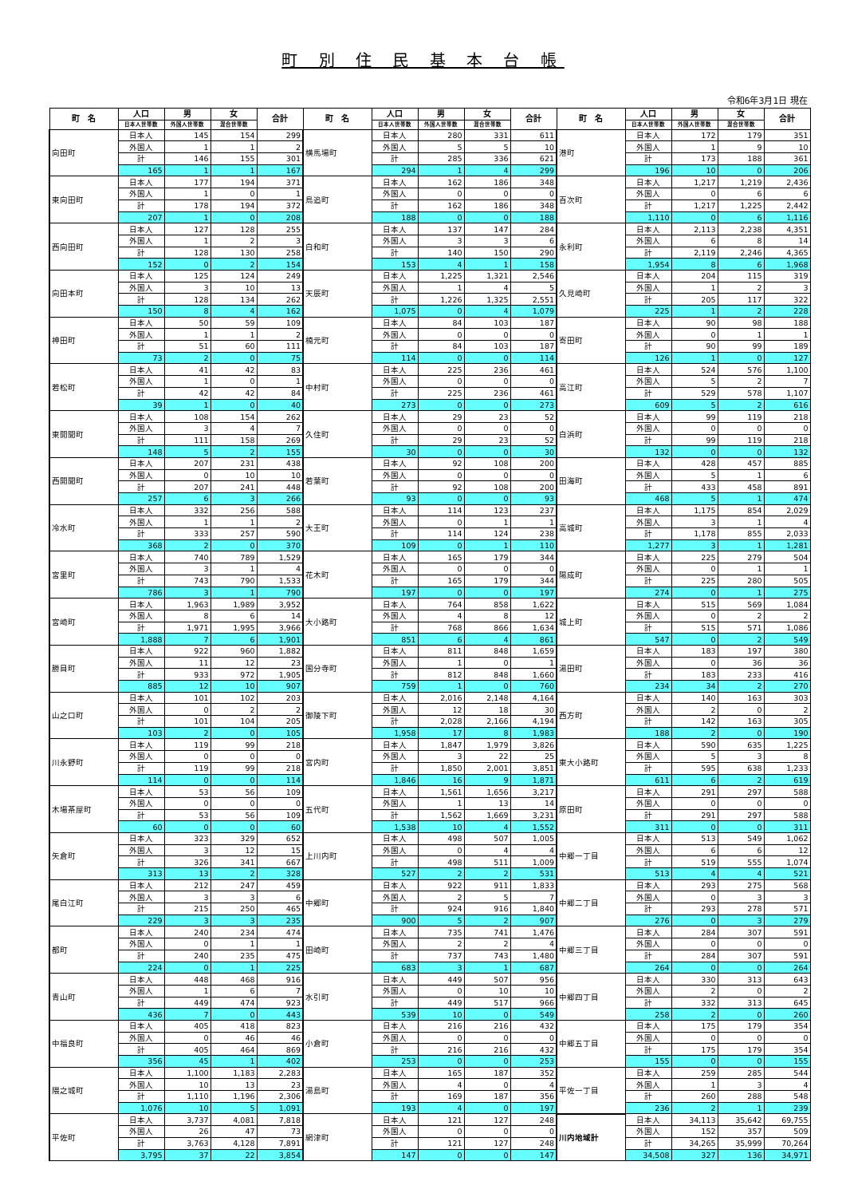町 別 住 民 基 本 台 帳
令和6年3月1日 現在
| 町 名 | 人口 | 男 | 女 | 合計 | 町 名 | 人口 | 男 | 女 | 合計 | 町 名 | 人口 | 男 | 女 | 合計 |
| --- | --- | --- | --- | --- | --- | --- | --- | --- | --- | --- | --- | --- | --- | --- |
| | 日本人世帯数 | 外国人世帯数 | 混合世帯数 | | | 日本人世帯数 | 外国人世帯数 | 混合世帯数 | | | 日本人世帯数 | 外国人世帯数 | 混合世帯数 | |
| 向田町 | 日本人 | 145 | 154 | 299 | 横馬場町 | 日本人 | 280 | 331 | 611 | 港町 | 日本人 | 172 | 179 | 351 |
| | 外国人 | 1 | 1 | 2 | | 外国人 | 5 | 5 | 10 | | 外国人 | 1 | 9 | 10 |
| | 計 | 146 | 155 | 301 | | 計 | 285 | 336 | 621 | | 計 | 173 | 188 | 361 |
| | 165 | 1 | 1 | 167 | | 294 | 1 | 4 | 299 | | 196 | 10 | 0 | 206 |
| 東向田町 | 日本人 | 177 | 194 | 371 | 鳥追町 | 日本人 | 162 | 186 | 348 | 百次町 | 日本人 | 1,217 | 1,219 | 2,436 |
| | 外国人 | 1 | 0 | 1 | | 外国人 | 0 | 0 | 0 | | 外国人 | 0 | 6 | 6 |
| | 計 | 178 | 194 | 372 | | 計 | 162 | 186 | 348 | | 計 | 1,217 | 1,225 | 2,442 |
| | 207 | 1 | 0 | 208 | | 188 | 0 | 0 | 188 | | 1,110 | 0 | 6 | 1,116 |
| 西向田町 | 日本人 | 127 | 128 | 255 | 白和町 | 日本人 | 137 | 147 | 284 | 永利町 | 日本人 | 2,113 | 2,238 | 4,351 |
| | 外国人 | 1 | 2 | 3 | | 外国人 | 3 | 3 | 6 | | 外国人 | 6 | 8 | 14 |
| | 計 | 128 | 130 | 258 | | 計 | 140 | 150 | 290 | | 計 | 2,119 | 2,246 | 4,365 |
| | 152 | 0 | 2 | 154 | | 153 | 4 | 1 | 158 | | 1,954 | 8 | 6 | 1,968 |
| 向田本町 | 日本人 | 125 | 124 | 249 | 天辰町 | 日本人 | 1,225 | 1,321 | 2,546 | 久見崎町 | 日本人 | 204 | 115 | 319 |
| | 外国人 | 3 | 10 | 13 | | 外国人 | 1 | 4 | 5 | | 外国人 | 1 | 2 | 3 |
| | 計 | 128 | 134 | 262 | | 計 | 1,226 | 1,325 | 2,551 | | 計 | 205 | 117 | 322 |
| | 150 | 8 | 4 | 162 | | 1,075 | 0 | 4 | 1,079 | | 225 | 1 | 2 | 228 |
| 神田町 | 日本人 | 50 | 59 | 109 | 楠元町 | 日本人 | 84 | 103 | 187 | 寄田町 | 日本人 | 90 | 98 | 188 |
| | 外国人 | 1 | 1 | 2 | | 外国人 | 0 | 0 | 0 | | 外国人 | 0 | 1 | 1 |
| | 計 | 51 | 60 | 111 | | 計 | 84 | 103 | 187 | | 計 | 90 | 99 | 189 |
| | 73 | 2 | 0 | 75 | | 114 | 0 | 0 | 114 | | 126 | 1 | 0 | 127 |
| 若松町 | 日本人 | 41 | 42 | 83 | 中村町 | 日本人 | 225 | 236 | 461 | 高江町 | 日本人 | 524 | 576 | 1,100 |
| | 外国人 | 1 | 0 | 1 | | 外国人 | 0 | 0 | 0 | | 外国人 | 5 | 2 | 7 |
| | 計 | 42 | 42 | 84 | | 計 | 225 | 236 | 461 | | 計 | 529 | 578 | 1,107 |
| | 39 | 1 | 0 | 40 | | 273 | 0 | 0 | 273 | | 609 | 5 | 2 | 616 |
| 東開聞町 | 日本人 | 108 | 154 | 262 | 久住町 | 日本人 | 29 | 23 | 52 | 白浜町 | 日本人 | 99 | 119 | 218 |
| | 外国人 | 3 | 4 | 7 | | 外国人 | 0 | 0 | 0 | | 外国人 | 0 | 0 | 0 |
| | 計 | 111 | 158 | 269 | | 計 | 29 | 23 | 52 | | 計 | 99 | 119 | 218 |
| | 148 | 5 | 2 | 155 | | 30 | 0 | 0 | 30 | | 132 | 0 | 0 | 132 |
| 西開聞町 | 日本人 | 207 | 231 | 438 | 若葉町 | 日本人 | 92 | 108 | 200 | 田海町 | 日本人 | 428 | 457 | 885 |
| | 外国人 | 0 | 10 | 10 | | 外国人 | 0 | 0 | 0 | | 外国人 | 5 | 1 | 6 |
| | 計 | 207 | 241 | 448 | | 計 | 92 | 108 | 200 | | 計 | 433 | 458 | 891 |
| | 257 | 6 | 3 | 266 | | 93 | 0 | 0 | 93 | | 468 | 5 | 1 | 474 |
| 冷水町 | 日本人 | 332 | 256 | 588 | 大王町 | 日本人 | 114 | 123 | 237 | 高城町 | 日本人 | 1,175 | 854 | 2,029 |
| | 外国人 | 1 | 1 | 2 | | 外国人 | 0 | 1 | 1 | | 外国人 | 3 | 1 | 4 |
| | 計 | 333 | 257 | 590 | | 計 | 114 | 124 | 238 | | 計 | 1,178 | 855 | 2,033 |
| | 368 | 2 | 0 | 370 | | 109 | 0 | 1 | 110 | | 1,277 | 3 | 1 | 1,281 |
| 宮里町 | 日本人 | 740 | 789 | 1,529 | 花木町 | 日本人 | 165 | 179 | 344 | 陽成町 | 日本人 | 225 | 279 | 504 |
| | 外国人 | 3 | 1 | 4 | | 外国人 | 0 | 0 | 0 | | 外国人 | 0 | 1 | 1 |
| | 計 | 743 | 790 | 1,533 | | 計 | 165 | 179 | 344 | | 計 | 225 | 280 | 505 |
| | 786 | 3 | 1 | 790 | | 197 | 0 | 0 | 197 | | 274 | 0 | 1 | 275 |
| 宮崎町 | 日本人 | 1,963 | 1,989 | 3,952 | 大小路町 | 日本人 | 764 | 858 | 1,622 | 城上町 | 日本人 | 515 | 569 | 1,084 |
| | 外国人 | 8 | 6 | 14 | | 外国人 | 4 | 8 | 12 | | 外国人 | 0 | 2 | 2 |
| | 計 | 1,971 | 1,995 | 3,966 | | 計 | 768 | 866 | 1,634 | | 計 | 515 | 571 | 1,086 |
| | 1,888 | 7 | 6 | 1,901 | | 851 | 6 | 4 | 861 | | 547 | 0 | 2 | 549 |
| 勝目町 | 日本人 | 922 | 960 | 1,882 | 国分寺町 | 日本人 | 811 | 848 | 1,659 | 湯田町 | 日本人 | 183 | 197 | 380 |
| | 外国人 | 11 | 12 | 23 | | 外国人 | 1 | 0 | 1 | | 外国人 | 0 | 36 | 36 |
| | 計 | 933 | 972 | 1,905 | | 計 | 812 | 848 | 1,660 | | 計 | 183 | 233 | 416 |
| | 885 | 12 | 10 | 907 | | 759 | 1 | 0 | 760 | | 234 | 34 | 2 | 270 |
| 山之口町 | 日本人 | 101 | 102 | 203 | 御陵下町 | 日本人 | 2,016 | 2,148 | 4,164 | 西方町 | 日本人 | 140 | 163 | 303 |
| | 外国人 | 0 | 2 | 2 | | 外国人 | 12 | 18 | 30 | | 外国人 | 2 | 0 | 2 |
| | 計 | 101 | 104 | 205 | | 計 | 2,028 | 2,166 | 4,194 | | 計 | 142 | 163 | 305 |
| | 103 | 2 | 0 | 105 | | 1,958 | 17 | 8 | 1,983 | | 188 | 2 | 0 | 190 |
| 川永野町 | 日本人 | 119 | 99 | 218 | 宮内町 | 日本人 | 1,847 | 1,979 | 3,826 | 東大小路町 | 日本人 | 590 | 635 | 1,225 |
| | 外国人 | 0 | 0 | 0 | | 外国人 | 3 | 22 | 25 | | 外国人 | 5 | 3 | 8 |
| | 計 | 119 | 99 | 218 | | 計 | 1,850 | 2,001 | 3,851 | | 計 | 595 | 638 | 1,233 |
| | 114 | 0 | 0 | 114 | | 1,846 | 16 | 9 | 1,871 | | 611 | 6 | 2 | 619 |
| 木場茶屋町 | 日本人 | 53 | 56 | 109 | 五代町 | 日本人 | 1,561 | 1,656 | 3,217 | 原田町 | 日本人 | 291 | 297 | 588 |
| | 外国人 | 0 | 0 | 0 | | 外国人 | 1 | 13 | 14 | | 外国人 | 0 | 0 | 0 |
| | 計 | 53 | 56 | 109 | | 計 | 1,562 | 1,669 | 3,231 | | 計 | 291 | 297 | 588 |
| | 60 | 0 | 0 | 60 | | 1,538 | 10 | 4 | 1,552 | | 311 | 0 | 0 | 311 |
| 矢倉町 | 日本人 | 323 | 329 | 652 | 上川内町 | 日本人 | 498 | 507 | 1,005 | 中郷一丁目 | 日本人 | 513 | 549 | 1,062 |
| | 外国人 | 3 | 12 | 15 | | 外国人 | 0 | 4 | 4 | | 外国人 | 6 | 6 | 12 |
| | 計 | 326 | 341 | 667 | | 計 | 498 | 511 | 1,009 | | 計 | 519 | 555 | 1,074 |
| | 313 | 13 | 2 | 328 | | 527 | 2 | 2 | 531 | | 513 | 4 | 4 | 521 |
| 尾白江町 | 日本人 | 212 | 247 | 459 | 中郷町 | 日本人 | 922 | 911 | 1,833 | 中郷二丁目 | 日本人 | 293 | 275 | 568 |
| | 外国人 | 3 | 3 | 6 | | 外国人 | 2 | 5 | 7 | | 外国人 | 0 | 3 | 3 |
| | 計 | 215 | 250 | 465 | | 計 | 924 | 916 | 1,840 | | 計 | 293 | 278 | 571 |
| | 229 | 3 | 3 | 235 | | 900 | 5 | 2 | 907 | | 276 | 0 | 3 | 279 |
| 都町 | 日本人 | 240 | 234 | 474 | 田崎町 | 日本人 | 735 | 741 | 1,476 | 中郷三丁目 | 日本人 | 284 | 307 | 591 |
| | 外国人 | 0 | 1 | 1 | | 外国人 | 2 | 2 | 4 | | 外国人 | 0 | 0 | 0 |
| | 計 | 240 | 235 | 475 | | 計 | 737 | 743 | 1,480 | | 計 | 284 | 307 | 591 |
| | 224 | 0 | 1 | 225 | | 683 | 3 | 1 | 687 | | 264 | 0 | 0 | 264 |
| 青山町 | 日本人 | 448 | 468 | 916 | 水引町 | 日本人 | 449 | 507 | 956 | 中郷四丁目 | 日本人 | 330 | 313 | 643 |
| | 外国人 | 1 | 6 | 7 | | 外国人 | 0 | 10 | 10 | | 外国人 | 2 | 0 | 2 |
| | 計 | 449 | 474 | 923 | | 計 | 449 | 517 | 966 | | 計 | 332 | 313 | 645 |
| | 436 | 7 | 0 | 443 | | 539 | 10 | 0 | 549 | | 258 | 2 | 0 | 260 |
| 中福良町 | 日本人 | 405 | 418 | 823 | 小倉町 | 日本人 | 216 | 216 | 432 | 中郷五丁目 | 日本人 | 175 | 179 | 354 |
| | 外国人 | 0 | 46 | 46 | | 外国人 | 0 | 0 | 0 | | 外国人 | 0 | 0 | 0 |
| | 計 | 405 | 464 | 869 | | 計 | 216 | 216 | 432 | | 計 | 175 | 179 | 354 |
| | 356 | 45 | 1 | 402 | | 253 | 0 | 0 | 253 | | 155 | 0 | 0 | 155 |
| 隈之城町 | 日本人 | 1,100 | 1,183 | 2,283 | 湯島町 | 日本人 | 165 | 187 | 352 | 平佐一丁目 | 日本人 | 259 | 285 | 544 |
| | 外国人 | 10 | 13 | 23 | | 外国人 | 4 | 0 | 4 | | 外国人 | 1 | 3 | 4 |
| | 計 | 1,110 | 1,196 | 2,306 | | 計 | 169 | 187 | 356 | | 計 | 260 | 288 | 548 |
| | 1,076 | 10 | 5 | 1,091 | | 193 | 4 | 0 | 197 | | 236 | 2 | 1 | 239 |
| 平佐町 | 日本人 | 3,737 | 4,081 | 7,818 | 網津町 | 日本人 | 121 | 127 | 248 | 川内地域計 | 日本人 | 34,113 | 35,642 | 69,755 |
| | 外国人 | 26 | 47 | 73 | | 外国人 | 0 | 0 | 0 | | 外国人 | 152 | 357 | 509 |
| | 計 | 3,763 | 4,128 | 7,891 | | 計 | 121 | 127 | 248 | | 計 | 34,265 | 35,999 | 70,264 |
| | 3,795 | 37 | 22 | 3,854 | | 147 | 0 | 0 | 147 | | 34,508 | 327 | 136 | 34,971 |